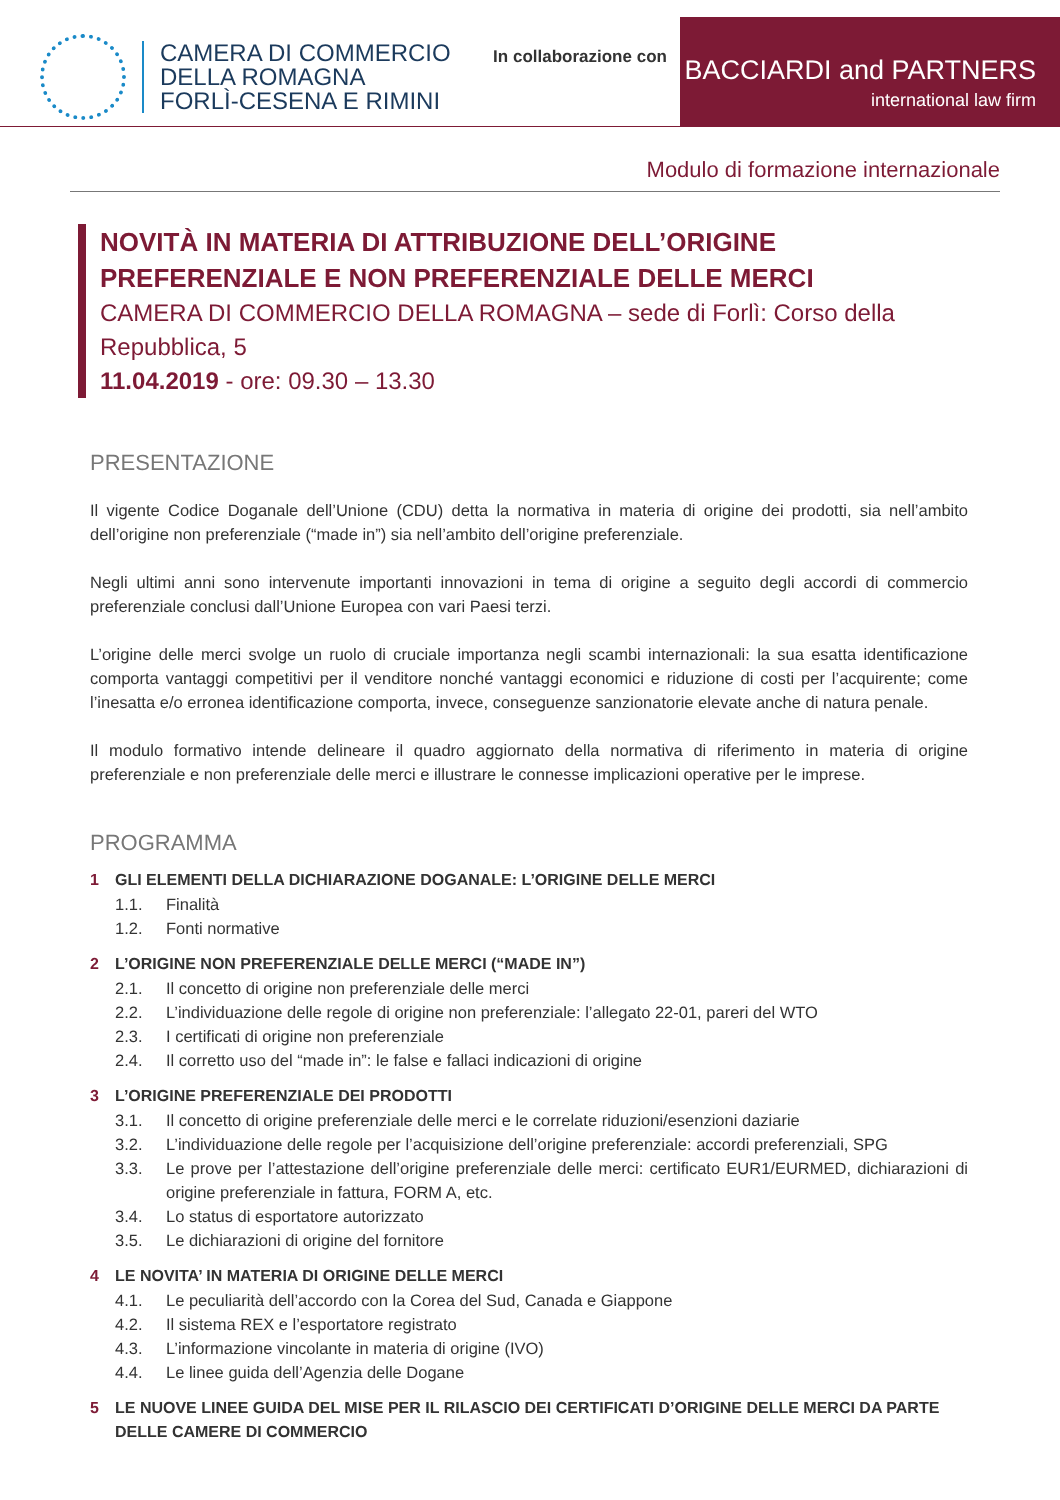CAMERA DI COMMERCIO
DELLA ROMAGNA
FORLÌ-CESENA E RIMINI
In collaborazione con
BACCIARDI and PARTNERS
international law firm
Modulo di formazione internazionale
NOVITÀ IN MATERIA DI ATTRIBUZIONE DELL’ORIGINE PREFERENZIALE E NON PREFERENZIALE DELLE MERCI
CAMERA DI COMMERCIO DELLA ROMAGNA – sede di Forlì: Corso della Repubblica, 5
11.04.2019 - ore: 09.30 – 13.30
PRESENTAZIONE
Il vigente Codice Doganale dell’Unione (CDU) detta la normativa in materia di origine dei prodotti, sia nell’ambito dell’origine non preferenziale (“made in”) sia nell’ambito dell’origine preferenziale.
Negli ultimi anni sono intervenute importanti innovazioni in tema di origine a seguito degli accordi di commercio preferenziale conclusi dall’Unione Europea con vari Paesi terzi.
L’origine delle merci svolge un ruolo di cruciale importanza negli scambi internazionali: la sua esatta identificazione comporta vantaggi competitivi per il venditore nonché vantaggi economici e riduzione di costi per l’acquirente; come l’inesatta e/o erronea identificazione comporta, invece, conseguenze sanzionatorie elevate anche di natura penale.
Il modulo formativo intende delineare il quadro aggiornato della normativa di riferimento in materia di origine preferenziale e non preferenziale delle merci e illustrare le connesse implicazioni operative per le imprese.
PROGRAMMA
1 GLI ELEMENTI DELLA DICHIARAZIONE DOGANALE: L’ORIGINE DELLE MERCI
1.1. Finalità
1.2. Fonti normative
2 L’ORIGINE NON PREFERENZIALE DELLE MERCI (“MADE IN”)
2.1. Il concetto di origine non preferenziale delle merci
2.2. L’individuazione delle regole di origine non preferenziale: l’allegato 22-01, pareri del WTO
2.3. I certificati di origine non preferenziale
2.4. Il corretto uso del “made in”: le false e fallaci indicazioni di origine
3 L’ORIGINE PREFERENZIALE DEI PRODOTTI
3.1. Il concetto di origine preferenziale delle merci e le correlate riduzioni/esenzioni daziarie
3.2. L’individuazione delle regole per l’acquisizione dell’origine preferenziale: accordi preferenziali, SPG
3.3. Le prove per l’attestazione dell’origine preferenziale delle merci: certificato EUR1/EURMED, dichiarazioni di origine preferenziale in fattura, FORM A, etc.
3.4. Lo status di esportatore autorizzato
3.5. Le dichiarazioni di origine del fornitore
4 LE NOVITA’ IN MATERIA DI ORIGINE DELLE MERCI
4.1. Le peculiarità dell’accordo con la Corea del Sud, Canada e Giappone
4.2. Il sistema REX e l’esportatore registrato
4.3. L’informazione vincolante in materia di origine (IVO)
4.4. Le linee guida dell’Agenzia delle Dogane
5 LE NUOVE LINEE GUIDA DEL MISE PER IL RILASCIO DEI CERTIFICATI D’ORIGINE DELLE MERCI DA PARTE DELLE CAMERE DI COMMERCIO